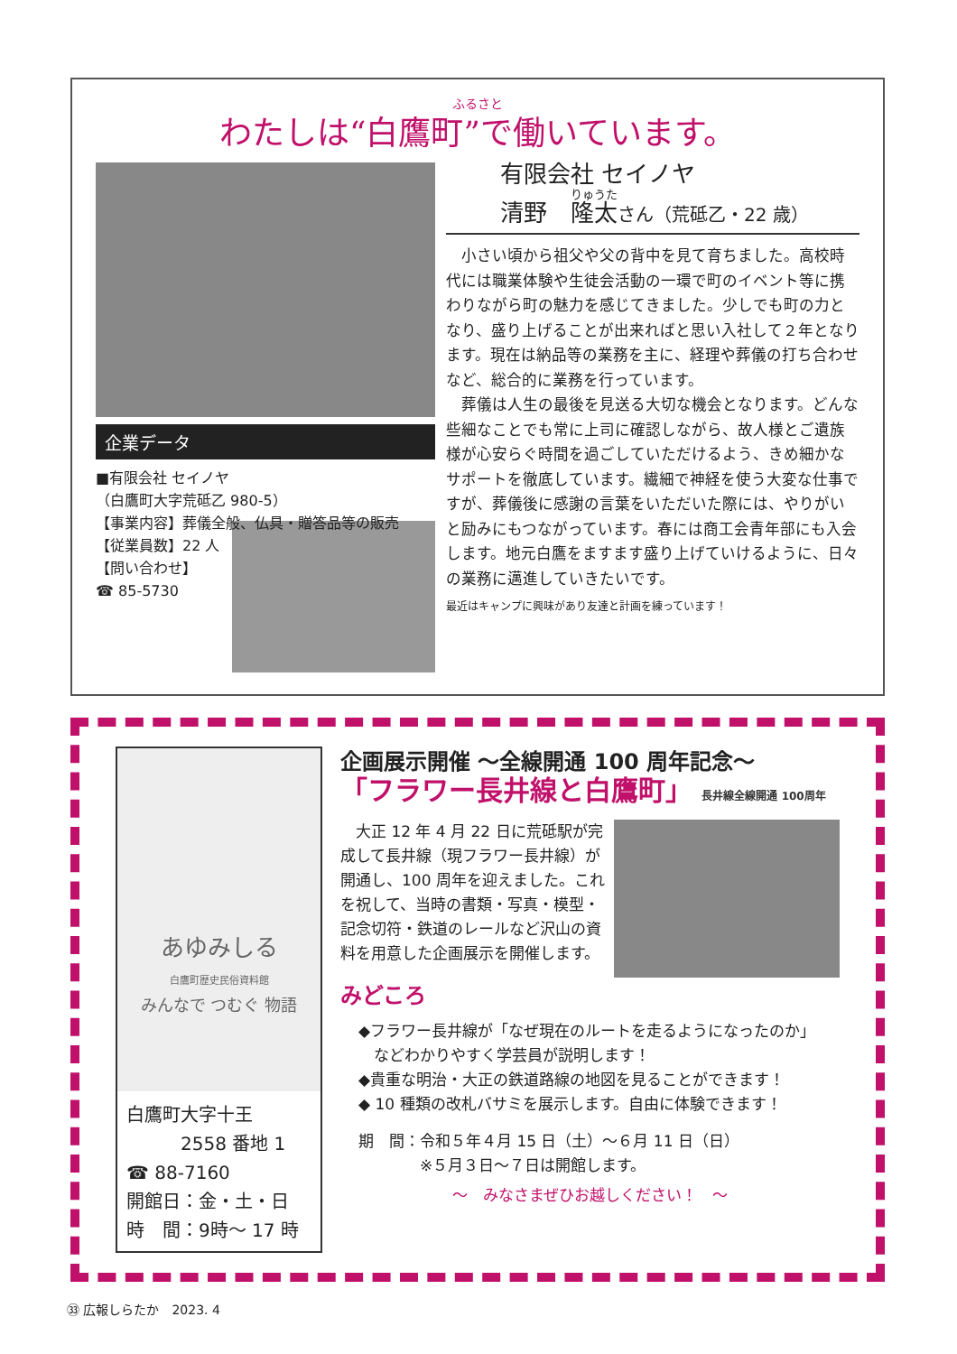ふるさと
わたしは“白鷹町”で働いています。
企業データ
■有限会社 セイノヤ
（白鷹町大字荒砥乙 980-5）
【事業内容】葬儀全般、仏具・贈答品等の販売
【従業員数】22 人
【問い合わせ】
☎ 85-5730
有限会社 セイノヤ
清野　隆太さん（荒砥乙・22 歳）
　小さい頃から祖父や父の背中を見て育ちました。高校時代には職業体験や生徒会活動の一環で町のイベント等に携わりながら町の魅力を感じてきました。少しでも町の力となり、盛り上げることが出来ればと思い入社して２年となります。現在は納品等の業務を主に、経理や葬儀の打ち合わせなど、総合的に業務を行っています。
　葬儀は人生の最後を見送る大切な機会となります。どんな些細なことでも常に上司に確認しながら、故人様とご遺族様が心安らぐ時間を過ごしていただけるよう、きめ細かなサポートを徹底しています。繊細で神経を使う大変な仕事ですが、葬儀後に感謝の言葉をいただいた際には、やりがいと励みにもつながっています。春には商工会青年部にも入会します。地元白鷹をますます盛り上げていけるように、日々の業務に邁進していきたいです。
最近はキャンプに興味があり友達と計画を練っています！
あゆみしる
白鷹町歴史民俗資料館
みんなで つむぐ 物語
白鷹町大字十王
　　　2558 番地 1
☎ 88-7160
開館日：金・土・日
時　間：9時～ 17 時
企画展示開催 ～全線開通 100 周年記念～
「フラワー長井線と白鷹町」 長井線全線開通 100周年
　大正 12 年 4 月 22 日に荒砥駅が完成して長井線（現フラワー長井線）が開通し、100 周年を迎えました。これを祝して、当時の書類・写真・模型・記念切符・鉄道のレールなど沢山の資料を用意した企画展示を開催します。
みどころ
◆フラワー長井線が「なぜ現在のルートを走るようになったのか」
　などわかりやすく学芸員が説明します！
◆貴重な明治・大正の鉄道路線の地図を見ることができます！
◆ 10 種類の改札バサミを展示します。自由に体験できます！
期　間：令和５年４月 15 日（土）～６月 11 日（日）
　　　　※５月３日～７日は開館します。
～　みなさまぜひお越しください！　～
㉝ 広報しらたか　2023. 4